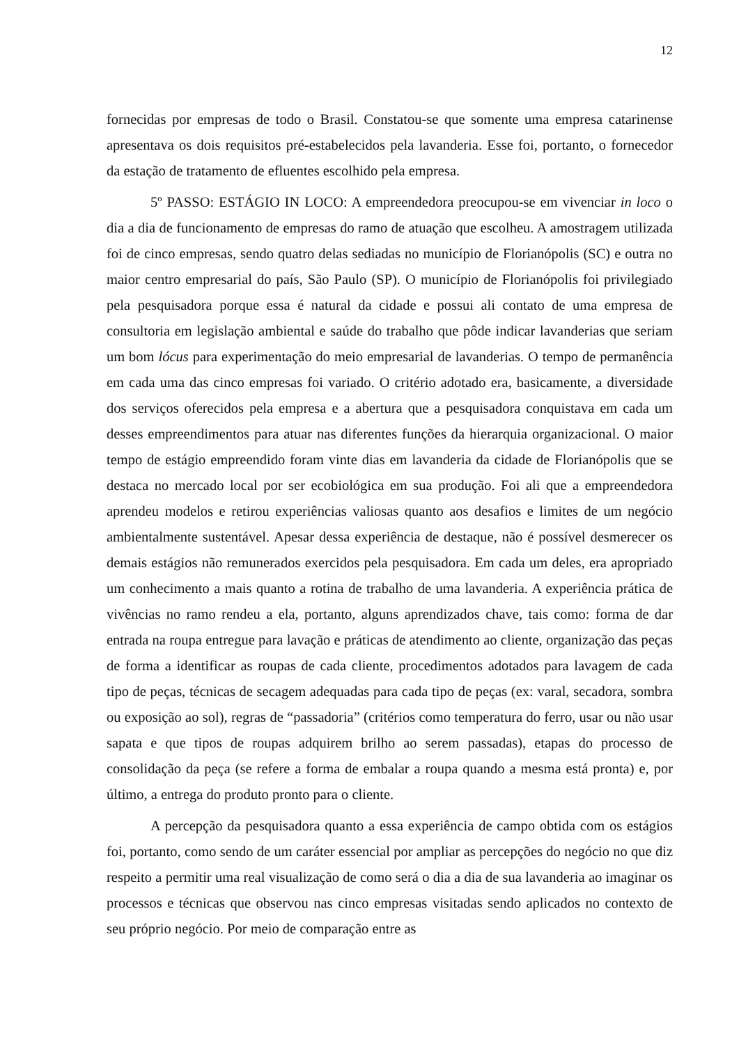12
fornecidas por empresas de todo o Brasil. Constatou-se que somente uma empresa catarinense apresentava os dois requisitos pré-estabelecidos pela lavanderia. Esse foi, portanto, o fornecedor da estação de tratamento de efluentes escolhido pela empresa.
5º PASSO: ESTÁGIO IN LOCO: A empreendedora preocupou-se em vivenciar in loco o dia a dia de funcionamento de empresas do ramo de atuação que escolheu. A amostragem utilizada foi de cinco empresas, sendo quatro delas sediadas no município de Florianópolis (SC) e outra no maior centro empresarial do país, São Paulo (SP). O município de Florianópolis foi privilegiado pela pesquisadora porque essa é natural da cidade e possui ali contato de uma empresa de consultoria em legislação ambiental e saúde do trabalho que pôde indicar lavanderias que seriam um bom lócus para experimentação do meio empresarial de lavanderias. O tempo de permanência em cada uma das cinco empresas foi variado. O critério adotado era, basicamente, a diversidade dos serviços oferecidos pela empresa e a abertura que a pesquisadora conquistava em cada um desses empreendimentos para atuar nas diferentes funções da hierarquia organizacional. O maior tempo de estágio empreendido foram vinte dias em lavanderia da cidade de Florianópolis que se destaca no mercado local por ser ecobiológica em sua produção. Foi ali que a empreendedora aprendeu modelos e retirou experiências valiosas quanto aos desafios e limites de um negócio ambientalmente sustentável. Apesar dessa experiência de destaque, não é possível desmerecer os demais estágios não remunerados exercidos pela pesquisadora. Em cada um deles, era apropriado um conhecimento a mais quanto a rotina de trabalho de uma lavanderia. A experiência prática de vivências no ramo rendeu a ela, portanto, alguns aprendizados chave, tais como: forma de dar entrada na roupa entregue para lavação e práticas de atendimento ao cliente, organização das peças de forma a identificar as roupas de cada cliente, procedimentos adotados para lavagem de cada tipo de peças, técnicas de secagem adequadas para cada tipo de peças (ex: varal, secadora, sombra ou exposição ao sol), regras de “passadoria” (critérios como temperatura do ferro, usar ou não usar sapata e que tipos de roupas adquirem brilho ao serem passadas), etapas do processo de consolidação da peça (se refere a forma de embalar a roupa quando a mesma está pronta) e, por último, a entrega do produto pronto para o cliente.
A percepção da pesquisadora quanto a essa experiência de campo obtida com os estágios foi, portanto, como sendo de um caráter essencial por ampliar as percepções do negócio no que diz respeito a permitir uma real visualização de como será o dia a dia de sua lavanderia ao imaginar os processos e técnicas que observou nas cinco empresas visitadas sendo aplicados no contexto de seu próprio negócio. Por meio de comparação entre as